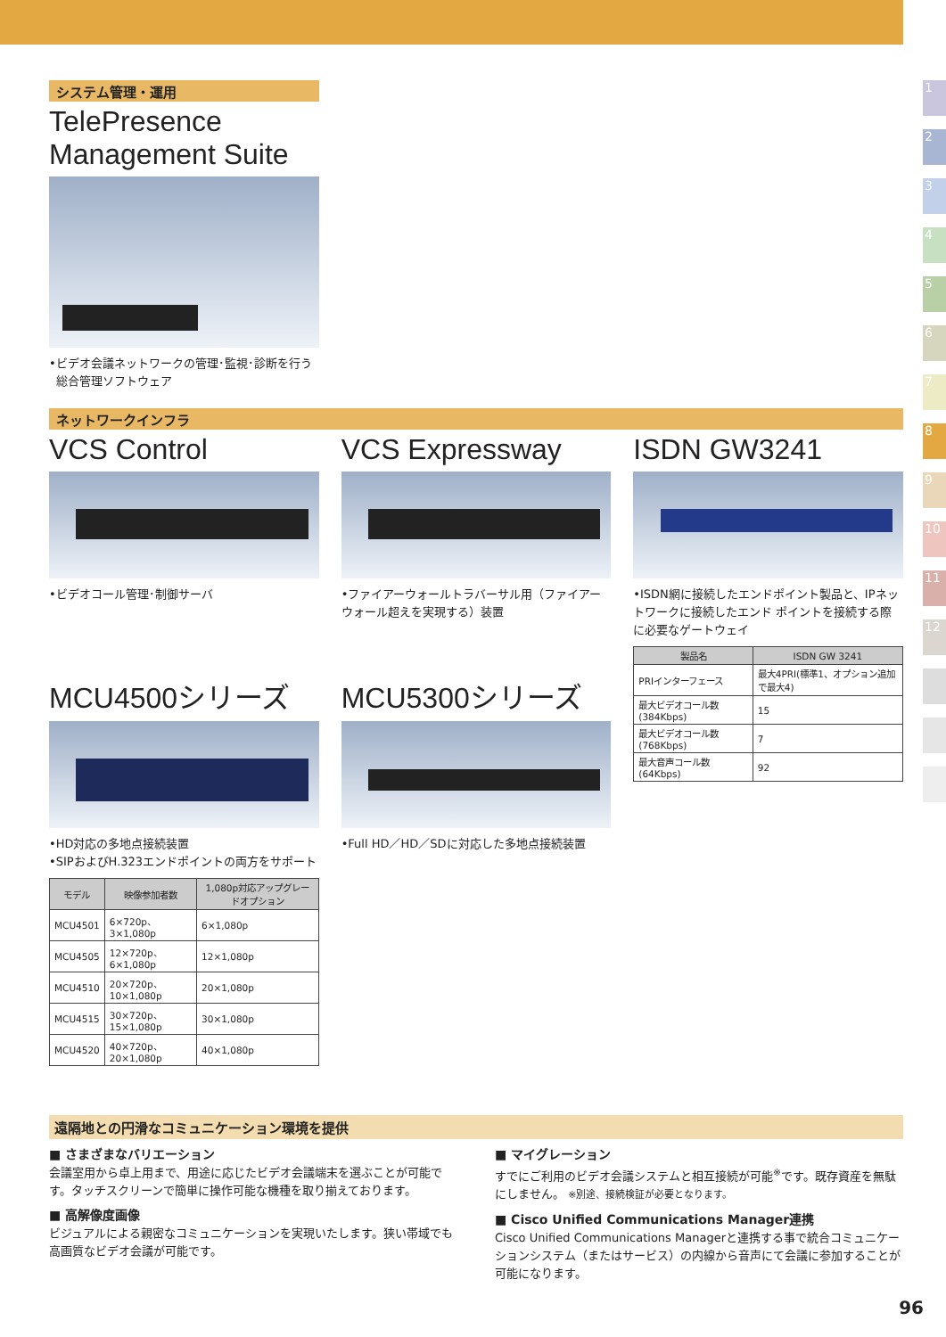システム管理・運用
TelePresence
Management Suite
•ビデオ会議ネットワークの管理･監視･診断を行う
総合管理ソフトウェア
ネットワークインフラ
VCS Control
•ビデオコール管理･制御サーバ
MCU4500シリーズ
•HD対応の多地点接続装置
•SIPおよびH.323エンドポイントの両方をサポート
| モデル | 映像参加者数 | 1,080p対応アップグレードオプション |
| --- | --- | --- |
| MCU4501 | 6×720p、 3×1,080p | 6×1,080p |
| MCU4505 | 12×720p、 6×1,080p | 12×1,080p |
| MCU4510 | 20×720p、10×1,080p | 20×1,080p |
| MCU4515 | 30×720p、15×1,080p | 30×1,080p |
| MCU4520 | 40×720p、20×1,080p | 40×1,080p |
VCS Expressway
•ファイアーウォールトラバーサル用（ファイアーウォール超えを実現する）装置
MCU5300シリーズ
•Full HD／HD／SDに対応した多地点接続装置
ISDN GW3241
•ISDN網に接続したエンドポイント製品と、IPネットワークに接続したエンド ポイントを接続する際に必要なゲートウェイ
| 製品名 | ISDN GW 3241 |
| --- | --- |
| PRIインターフェース | 最大4PRI(標準1、オプション追加で最大4) |
| 最大ビデオコール数(384Kbps) | 15 |
| 最大ビデオコール数(768Kbps) | 7 |
| 最大音声コール数(64Kbps) | 92 |
遠隔地との円滑なコミュニケーション環境を提供
■ さまざまなバリエーション
会議室用から卓上用まで、用途に応じたビデオ会議端末を選ぶことが可能です。タッチスクリーンで簡単に操作可能な機種を取り揃えております。
■ 高解像度画像
ビジュアルによる親密なコミュニケーションを実現いたします。狭い帯域でも高画質なビデオ会議が可能です。
■ マイグレーション
すでにご利用のビデオ会議システムと相互接続が可能<sup>※</sup>です。既存資産を無駄にしません。 ※別途、接続検証が必要となります。
■ Cisco Unified Communications Manager連携
Cisco Unified Communications Managerと連携する事で統合コミュニケーションシステム（またはサービス）の内線から音声にて会議に参加することが可能になります。
1
2
3
4
5
6
7
8
9
10
11
12
96